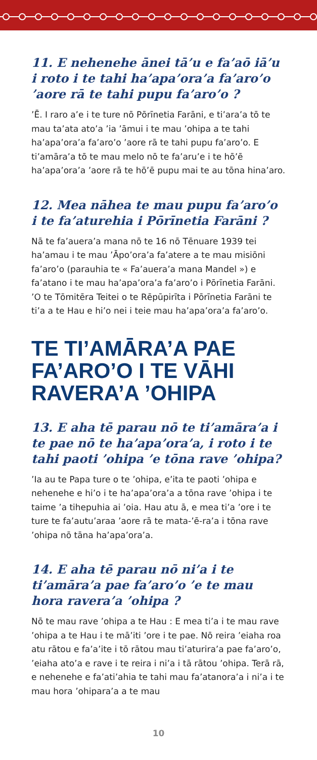11. E nehenehe ānei tā’u e fa’aō iā’u i roto i te tahi ha’apa’ora’a fa’aro’o ’aore rā te tahi pupu fa’aro’o ?
’Ē. I raro a’e i te ture nō Pōrīnetia Farāni, e ti’ara’a tō te mau ta’ata ato’a ’ia ’āmui i te mau ’ohipa a te tahi ha’apa’ora’a fa’aro’o ’aore rā te tahi pupu fa’aro’o. E ti’amāra’a tō te mau melo nō te fa’aru’e i te hō’ē ha’apa’ora’a ’aore rā te hō’ē pupu mai te au tōna hina’aro.
12. Mea nāhea te mau pupu fa’aro’o i te fa’aturehia i Pōrīnetia Farāni ?
Nā te fa’auera’a mana nō te 16 nō Tēnuare 1939 tei ha’amau i te mau ’Āpo’ora’a fa’atere a te mau misiōni fa’aro’o (parauhia te « Fa’auera’a mana Mandel ») e fa’atano i te mau ha’apa’ora’a fa’aro’o i Pōrīnetia Farāni. ’O te Tōmitēra Teitei o te Rēpūpirīta i Pōrīnetia Farāni te ti’a a te Hau e hi’o nei i teie mau ha’apa’ora’a fa’aro’o.
TE TI’AMĀRA’A PAE FA’ARO’O I TE VĀHI RAVERA’A ’OHIPA
13. E aha tē parau nō te ti’amāra’a i te pae nō te ha’apa’ora’a, i roto i te tahi paoti ’ohipa ’e tōna rave ’ohipa?
’Ia au te Papa ture o te ’ohipa, e’ita te paoti ’ohipa e nehenehe e hi’o i te ha’apa’ora’a a tōna rave ’ohipa i te taime ’a tihepuhia ai ’oia. Hau atu ā, e mea ti’a ’ore i te ture te fa’autu’araa ’aore rā te mata-’ē-ra’a i tōna rave ’ohipa nō tāna ha’apa’ora’a.
14. E aha tē parau nō ni’a i te ti’amāra’a pae fa’aro’o ’e te mau hora ravera’a ’ohipa ?
Nō te mau rave ’ohipa a te Hau : E mea ti’a i te mau rave ’ohipa a te Hau i te mā’iti ’ore i te pae. Nō reira ’eiaha roa atu rātou e fa’a’ite i tō rātou mau ti’aturira’a pae fa’aro’o, ’eiaha ato’a e rave i te reira i ni’a i tā rātou ’ohipa. Terā rā, e nehenehe e fa’ati’ahia te tahi mau fa’atanora’a i ni’a i te mau hora ’ohipara’a a te mau
10